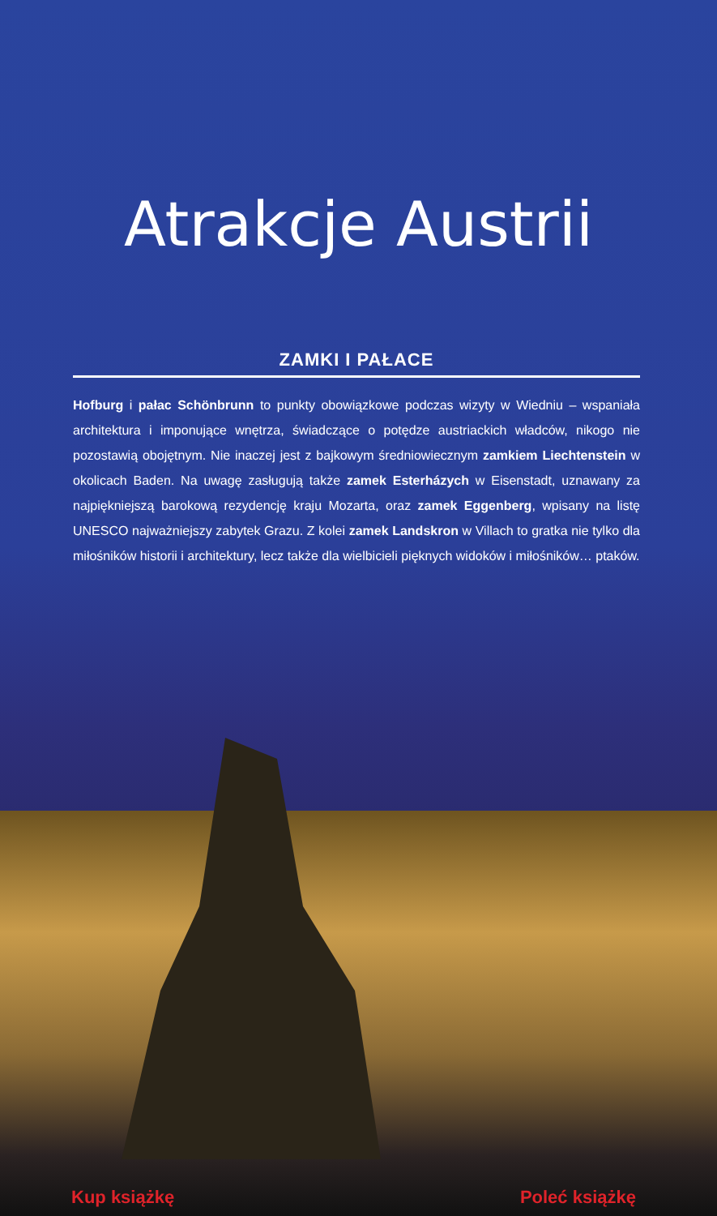Atrakcje Austrii
ZAMKI I PAŁACE
Hofburg i pałac Schönbrunn to punkty obowiązkowe podczas wizyty w Wiedniu – wspaniała architektura i imponujące wnętrza, świadczące o potędze austriackich władców, nikogo nie pozostawią obojętnym. Nie inaczej jest z bajkowym średniowiecznym zamkiem Liechtenstein w okolicach Baden. Na uwagę zasługują także zamek Esterházych w Eisenstadt, uznawany za najpiękniejszą barokową rezydencję kraju Mozarta, oraz zamek Eggenberg, wpisany na listę UNESCO najważniejszy zabytek Grazu. Z kolei zamek Landskron w Villach to gratka nie tylko dla miłośników historii i architektury, lecz także dla wielbicieli pięknych widoków i miłośników… ptaków.
Kup książkę Poleć książkę